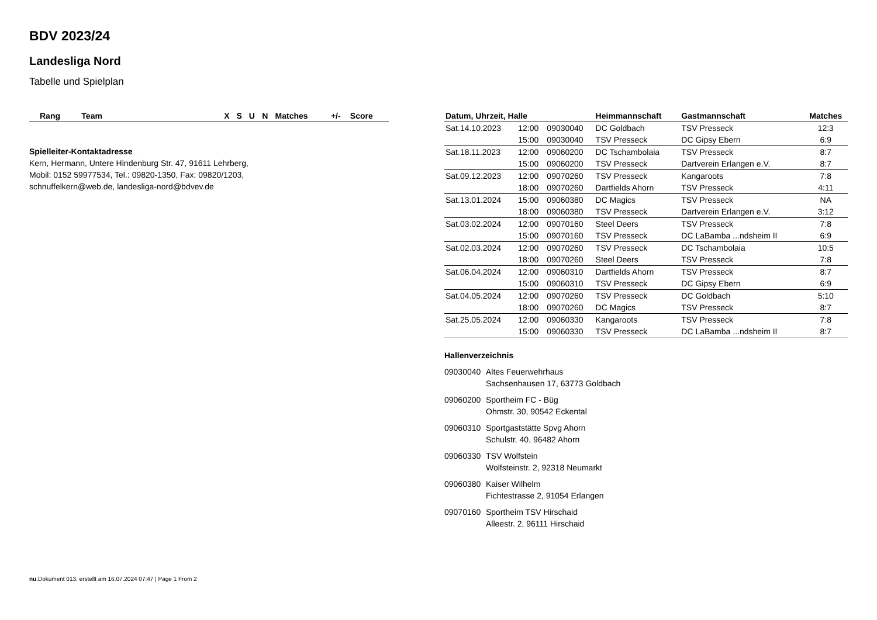BDV 2023/24
Landesliga Nord
Tabelle und Spielplan
| Rang | Team | X | S | U | N | Matches | +/- | Score |
| --- | --- | --- | --- | --- | --- | --- | --- | --- |
Spielleiter-Kontaktadresse
Kern, Hermann, Untere Hindenburg Str. 47, 91611 Lehrberg,
Mobil: 0152 59977534, Tel.: 09820-1350, Fax: 09820/1203,
schnuffelkern@web.de, landesliga-nord@bdvev.de
| Datum, Uhrzeit, Halle | | | Heimmannschaft | Gastmannschaft | Matches |
| --- | --- | --- | --- | --- | --- |
| Sat.14.10.2023 | 12:00 | 09030040 | DC Goldbach | TSV Presseck | 12:3 |
| | 15:00 | 09030040 | TSV Presseck | DC Gipsy Ebern | 6:9 |
| Sat.18.11.2023 | 12:00 | 09060200 | DC Tschambolaia | TSV Presseck | 8:7 |
| | 15:00 | 09060200 | TSV Presseck | Dartverein Erlangen e.V. | 8:7 |
| Sat.09.12.2023 | 12:00 | 09070260 | TSV Presseck | Kangaroots | 7:8 |
| | 18:00 | 09070260 | Dartfields Ahorn | TSV Presseck | 4:11 |
| Sat.13.01.2024 | 15:00 | 09060380 | DC Magics | TSV Presseck | NA |
| | 18:00 | 09060380 | TSV Presseck | Dartverein Erlangen e.V. | 3:12 |
| Sat.03.02.2024 | 12:00 | 09070160 | Steel Deers | TSV Presseck | 7:8 |
| | 15:00 | 09070160 | TSV Presseck | DC LaBamba ...ndsheim II | 6:9 |
| Sat.02.03.2024 | 12:00 | 09070260 | TSV Presseck | DC Tschambolaia | 10:5 |
| | 18:00 | 09070260 | Steel Deers | TSV Presseck | 7:8 |
| Sat.06.04.2024 | 12:00 | 09060310 | Dartfields Ahorn | TSV Presseck | 8:7 |
| | 15:00 | 09060310 | TSV Presseck | DC Gipsy Ebern | 6:9 |
| Sat.04.05.2024 | 12:00 | 09070260 | TSV Presseck | DC Goldbach | 5:10 |
| | 18:00 | 09070260 | DC Magics | TSV Presseck | 8:7 |
| Sat.25.05.2024 | 12:00 | 09060330 | Kangaroots | TSV Presseck | 7:8 |
| | 15:00 | 09060330 | TSV Presseck | DC LaBamba ...ndsheim II | 8:7 |
Hallenverzeichnis
09030040 Altes Feuerwehrhaus
Sachsenhausen 17, 63773 Goldbach
09060200 Sportheim FC - Büg
Ohmstr. 30, 90542 Eckental
09060310 Sportgaststätte Spvg Ahorn
Schulstr. 40, 96482 Ahorn
09060330 TSV Wolfstein
Wolfsteinstr. 2, 92318 Neumarkt
09060380 Kaiser Wilhelm
Fichtestrasse 2, 91054 Erlangen
09070160 Sportheim TSV Hirschaid
Alleestr. 2, 96111 Hirschaid
nu.Dokument 013, erstellt am 16.07.2024 07:47 | Page 1 From 2